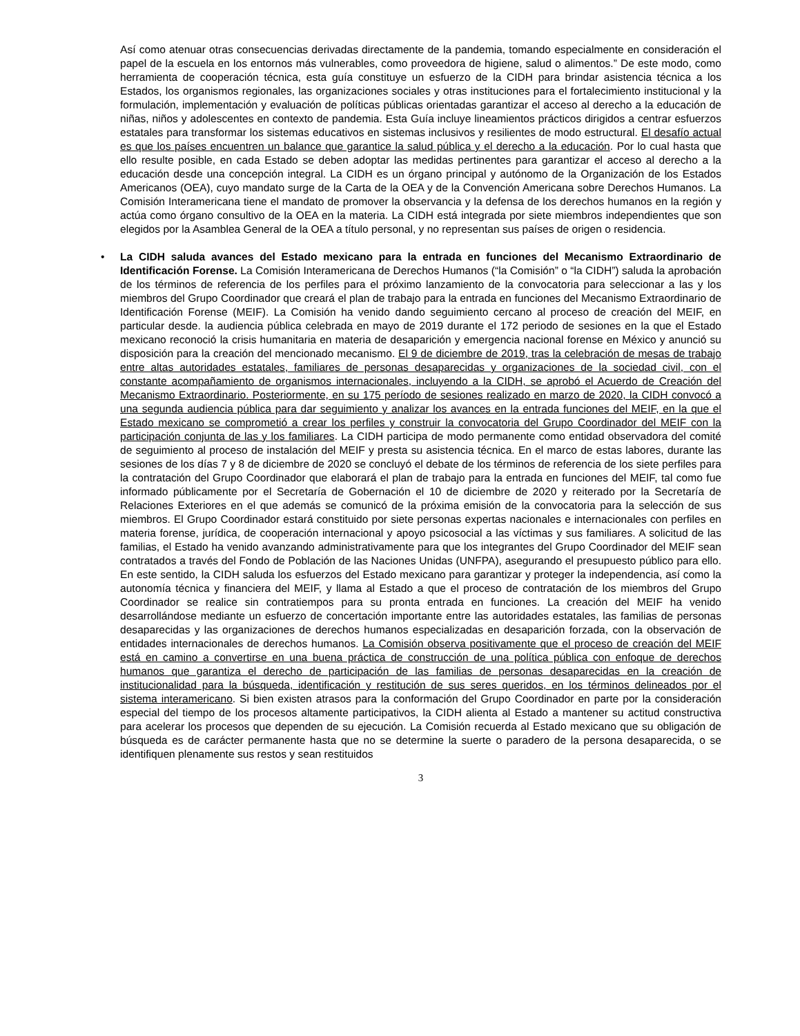Así como atenuar otras consecuencias derivadas directamente de la pandemia, tomando especialmente en consideración el papel de la escuela en los entornos más vulnerables, como proveedora de higiene, salud o alimentos.” De este modo, como herramienta de cooperación técnica, esta guía constituye un esfuerzo de la CIDH para brindar asistencia técnica a los Estados, los organismos regionales, las organizaciones sociales y otras instituciones para el fortalecimiento institucional y la formulación, implementación y evaluación de políticas públicas orientadas garantizar el acceso al derecho a la educación de niñas, niños y adolescentes en contexto de pandemia. Esta Guía incluye lineamientos prácticos dirigidos a centrar esfuerzos estatales para transformar los sistemas educativos en sistemas inclusivos y resilientes de modo estructural. El desafío actual es que los países encuentren un balance que garantice la salud pública y el derecho a la educación. Por lo cual hasta que ello resulte posible, en cada Estado se deben adoptar las medidas pertinentes para garantizar el acceso al derecho a la educación desde una concepción integral. La CIDH es un órgano principal y autónomo de la Organización de los Estados Americanos (OEA), cuyo mandato surge de la Carta de la OEA y de la Convención Americana sobre Derechos Humanos. La Comisión Interamericana tiene el mandato de promover la observancia y la defensa de los derechos humanos en la región y actúa como órgano consultivo de la OEA en la materia. La CIDH está integrada por siete miembros independientes que son elegidos por la Asamblea General de la OEA a título personal, y no representan sus países de origen o residencia.
• La CIDH saluda avances del Estado mexicano para la entrada en funciones del Mecanismo Extraordinario de Identificación Forense. La Comisión Interamericana de Derechos Humanos (“la Comisión” o “la CIDH”) saluda la aprobación de los términos de referencia de los perfiles para el próximo lanzamiento de la convocatoria para seleccionar a las y los miembros del Grupo Coordinador que creará el plan de trabajo para la entrada en funciones del Mecanismo Extraordinario de Identificación Forense (MEIF). La Comisión ha venido dando seguimiento cercano al proceso de creación del MEIF, en particular desde. la audiencia pública celebrada en mayo de 2019 durante el 172 periodo de sesiones en la que el Estado mexicano reconoció la crisis humanitaria en materia de desaparición y emergencia nacional forense en México y anunció su disposición para la creación del mencionado mecanismo. El 9 de diciembre de 2019, tras la celebración de mesas de trabajo entre altas autoridades estatales, familiares de personas desaparecidas y organizaciones de la sociedad civil, con el constante acompañamiento de organismos internacionales, incluyendo a la CIDH, se aprobó el Acuerdo de Creación del Mecanismo Extraordinario. Posteriormente, en su 175 período de sesiones realizado en marzo de 2020, la CIDH convocó a una segunda audiencia pública para dar seguimiento y analizar los avances en la entrada funciones del MEIF, en la que el Estado mexicano se comprometió a crear los perfiles y construir la convocatoria del Grupo Coordinador del MEIF con la participación conjunta de las y los familiares. La CIDH participa de modo permanente como entidad observadora del comité de seguimiento al proceso de instalación del MEIF y presta su asistencia técnica. En el marco de estas labores, durante las sesiones de los días 7 y 8 de diciembre de 2020 se concluyó el debate de los términos de referencia de los siete perfiles para la contratación del Grupo Coordinador que elaborará el plan de trabajo para la entrada en funciones del MEIF, tal como fue informado públicamente por el Secretaría de Gobernación el 10 de diciembre de 2020 y reiterado por la Secretaría de Relaciones Exteriores en el que además se comunicó de la próxima emisión de la convocatoria para la selección de sus miembros. El Grupo Coordinador estará constituido por siete personas expertas nacionales e internacionales con perfiles en materia forense, jurídica, de cooperación internacional y apoyo psicosocial a las víctimas y sus familiares. A solicitud de las familias, el Estado ha venido avanzando administrativamente para que los integrantes del Grupo Coordinador del MEIF sean contratados a través del Fondo de Población de las Naciones Unidas (UNFPA), asegurando el presupuesto público para ello. En este sentido, la CIDH saluda los esfuerzos del Estado mexicano para garantizar y proteger la independencia, así como la autonomía técnica y financiera del MEIF, y llama al Estado a que el proceso de contratación de los miembros del Grupo Coordinador se realice sin contratiempos para su pronta entrada en funciones. La creación del MEIF ha venido desarrollándose mediante un esfuerzo de concertación importante entre las autoridades estatales, las familias de personas desaparecidas y las organizaciones de derechos humanos especializadas en desaparición forzada, con la observación de entidades internacionales de derechos humanos. La Comisión observa positivamente que el proceso de creación del MEIF está en camino a convertirse en una buena práctica de construcción de una política pública con enfoque de derechos humanos que garantiza el derecho de participación de las familias de personas desaparecidas en la creación de institucionalidad para la búsqueda, identificación y restitución de sus seres queridos, en los términos delineados por el sistema interamericano. Si bien existen atrasos para la conformación del Grupo Coordinador en parte por la consideración especial del tiempo de los procesos altamente participativos, la CIDH alienta al Estado a mantener su actitud constructiva para acelerar los procesos que dependen de su ejecución. La Comisión recuerda al Estado mexicano que su obligación de búsqueda es de carácter permanente hasta que no se determine la suerte o paradero de la persona desaparecida, o se identifiquen plenamente sus restos y sean restituidos
3